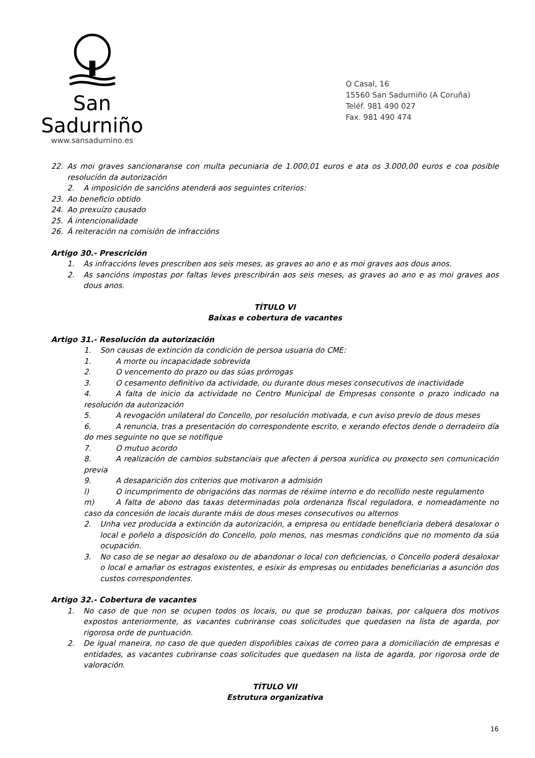San Sadurniño
www.sansadurnino.es
O Casal, 16
15560 San Sadurniño (A Coruña)
Teléf. 981 490 027
Fax. 981 490 474
22. As moi graves sancionaranse con multa pecuniaria de 1.000,01 euros e ata os 3.000,00 euros e coa posible resolución da autorización
2. A imposición de sancións atenderá aos seguintes criterios:
23. Ao beneficio obtido
24. Ao prexuízo causado
25. Á intencionalidade
26. Á reiteración na comisión de infraccións
Artigo 30.- Prescrición
1. As infraccións leves prescriben aos seis meses, as graves ao ano e as moi graves aos dous anos.
2. As sancións impostas por faltas leves prescribirán aos seis meses, as graves ao ano e as moi graves aos dous anos.
TÍTULO VI
Baixas e cobertura de vacantes
Artigo 31.- Resolución da autorización
1. Son causas de extinción da condición de persoa usuaria do CME:
1. A morte ou incapacidade sobrevida
2. O vencemento do prazo ou das súas prórrogas
3. O cesamento definitivo da actividade, ou durante dous meses consecutivos de inactividade
4. A falta de inicio da actividade no Centro Municipal de Empresas consonte o prazo indicado na resolución da autorización
5. A revogación unilateral do Concello, por resolución motivada, e cun aviso previo de dous meses
6. A renuncia, tras a presentación do correspondente escrito, e xerando efectos dende o derradeiro día do mes seguinte no que se notifique
7. O mutuo acordo
8. A realización de cambios substanciais que afecten á persoa xurídica ou proxecto sen comunicación previa
9. A desaparición dos criterios que motivaron a admisión
l) O incumprimento de obrigacións das normas de réxime interno e do recollido neste regulamento
m) A falta de abono das taxas determinadas pola ordenanza fiscal reguladora, e nomeadamente no caso da concesión de locais durante máis de dous meses consecutivos ou alternos
2. Unha vez producida a extinción da autorización, a empresa ou entidade beneficiaria deberá desaloxar o local e poñelo a disposición do Concello, polo menos, nas mesmas condicións que no momento da súa ocupación.
3. No caso de se negar ao desaloxo ou de abandonar o local con deficiencias, o Concello poderá desaloxar o local e amañar os estragos existentes, e esixir ás empresas ou entidades beneficiarias a asunción dos custos correspondentes.
Artigo 32.- Cobertura de vacantes
1. No caso de que non se ocupen todos os locais, ou que se produzan baixas, por calquera dos motivos expostos anteriormente, as vacantes cubriranse coas solicitudes que quedasen na lista de agarda, por rigorosa orde de puntuación.
2. De igual maneira, no caso de que queden dispoñibles caixas de correo para a domiciliación de empresas e entidades, as vacantes cubriranse coas solicitudes que quedasen na lista de agarda, por rigorosa orde de valoración.
TÍTULO VII
Estrutura organizativa
16